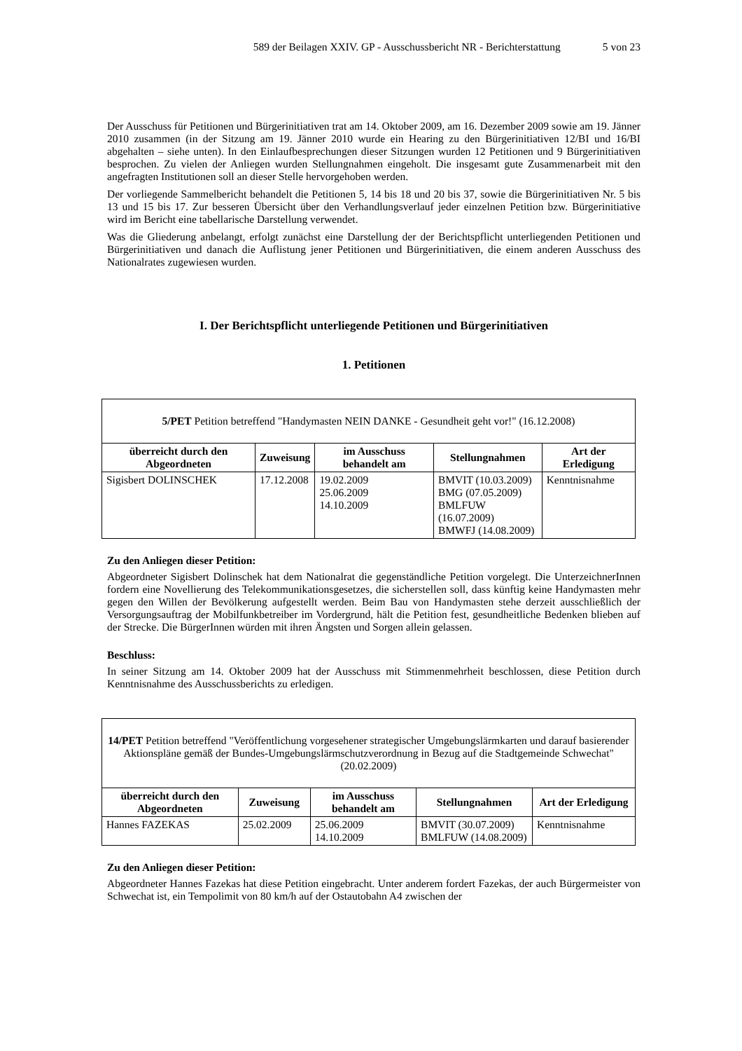589 der Beilagen XXIV. GP - Ausschussbericht NR - Berichterstattung 5 von 23
Der Ausschuss für Petitionen und Bürgerinitiativen trat am 14. Oktober 2009, am 16. Dezember 2009 sowie am 19. Jänner 2010 zusammen (in der Sitzung am 19. Jänner 2010 wurde ein Hearing zu den Bürgerinitiativen 12/BI und 16/BI abgehalten – siehe unten). In den Einlaufbesprechungen dieser Sitzungen wurden 12 Petitionen und 9 Bürgerinitiativen besprochen. Zu vielen der Anliegen wurden Stellungnahmen eingeholt. Die insgesamt gute Zusammenarbeit mit den angefragten Institutionen soll an dieser Stelle hervorgehoben werden.
Der vorliegende Sammelbericht behandelt die Petitionen 5, 14 bis 18 und 20 bis 37, sowie die Bürgerinitiativen Nr. 5 bis 13 und 15 bis 17. Zur besseren Übersicht über den Verhandlungsverlauf jeder einzelnen Petition bzw. Bürgerinitiative wird im Bericht eine tabellarische Darstellung verwendet.
Was die Gliederung anbelangt, erfolgt zunächst eine Darstellung der der Berichtspflicht unterliegenden Petitionen und Bürgerinitiativen und danach die Auflistung jener Petitionen und Bürgerinitiativen, die einem anderen Ausschuss des Nationalrates zugewiesen wurden.
I. Der Berichtspflicht unterliegende Petitionen und Bürgerinitiativen
1. Petitionen
| 5/PET Petition betreffend "Handymasten NEIN DANKE - Gesundheit geht vor!" (16.12.2008) | | | | |
| überreicht durch den Abgeordneten | Zuweisung | im Ausschuss behandelt am | Stellungnahmen | Art der Erledigung |
| Sigisbert DOLINSCHEK | 17.12.2008 | 19.02.2009 25.06.2009 14.10.2009 | BMVIT (10.03.2009) BMG (07.05.2009) BMLFUW (16.07.2009) BMWFJ (14.08.2009) | Kenntnisnahme |
Zu den Anliegen dieser Petition:
Abgeordneter Sigisbert Dolinschek hat dem Nationalrat die gegenständliche Petition vorgelegt. Die UnterzeichnerInnen fordern eine Novellierung des Telekommunikationsgesetzes, die sicherstellen soll, dass künftig keine Handymasten mehr gegen den Willen der Bevölkerung aufgestellt werden. Beim Bau von Handymasten stehe derzeit ausschließlich der Versorgungsauftrag der Mobilfunkbetreiber im Vordergrund, hält die Petition fest, gesundheitliche Bedenken blieben auf der Strecke. Die BürgerInnen würden mit ihren Ängsten und Sorgen allein gelassen.
Beschluss:
In seiner Sitzung am 14. Oktober 2009 hat der Ausschuss mit Stimmenmehrheit beschlossen, diese Petition durch Kenntnisnahme des Ausschussberichts zu erledigen.
| 14/PET Petition betreffend "Veröffentlichung vorgesehener strategischer Umgebungslärmkarten und darauf basierender Aktionspläne gemäß der Bundes-Umgebungslärmschutzverordnung in Bezug auf die Stadtgemeinde Schwechat" (20.02.2009) | | | | |
| überreicht durch den Abgeordneten | Zuweisung | im Ausschuss behandelt am | Stellungnahmen | Art der Erledigung |
| Hannes FAZEKAS | 25.02.2009 | 25.06.2009 14.10.2009 | BMVIT (30.07.2009) BMLFUW (14.08.2009) | Kenntnisnahme |
Zu den Anliegen dieser Petition:
Abgeordneter Hannes Fazekas hat diese Petition eingebracht. Unter anderem fordert Fazekas, der auch Bürgermeister von Schwechat ist, ein Tempolimit von 80 km/h auf der Ostautobahn A4 zwischen der